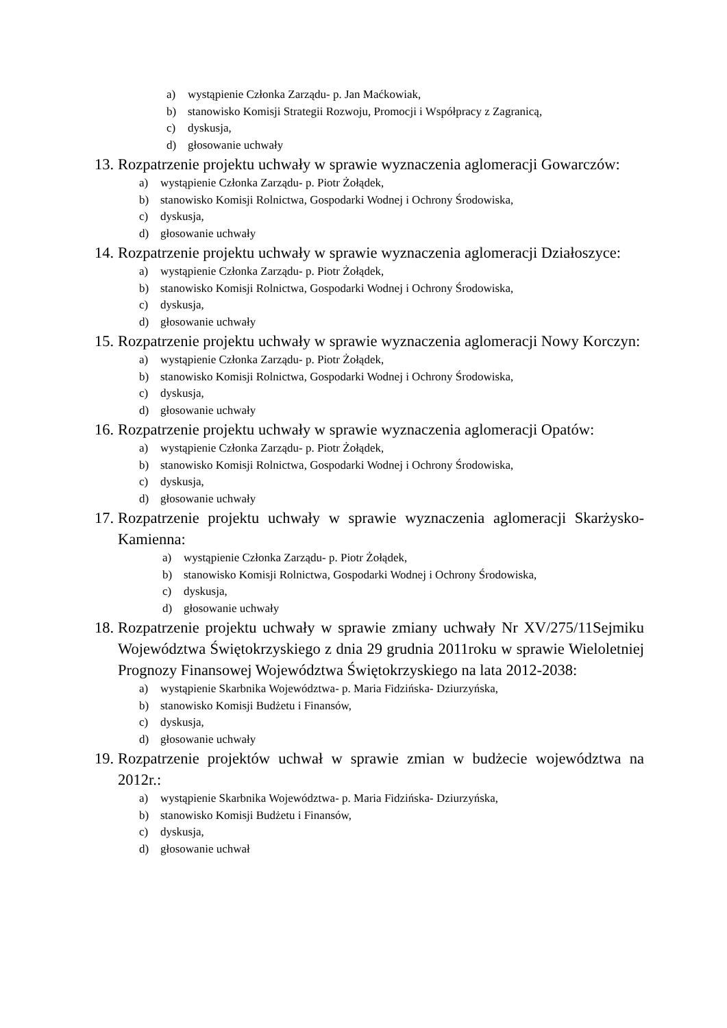a) wystąpienie Członka Zarządu- p. Jan Maćkowiak,
b) stanowisko Komisji Strategii Rozwoju, Promocji i Współpracy z Zagranicą,
c) dyskusja,
d) głosowanie uchwały
13. Rozpatrzenie projektu uchwały w sprawie wyznaczenia aglomeracji Gowarczów:
a) wystąpienie Członka Zarządu- p. Piotr Żołądek,
b) stanowisko Komisji Rolnictwa, Gospodarki Wodnej i Ochrony Środowiska,
c) dyskusja,
d) głosowanie uchwały
14. Rozpatrzenie projektu uchwały w sprawie wyznaczenia aglomeracji Działoszyce:
a) wystąpienie Członka Zarządu- p. Piotr Żołądek,
b) stanowisko Komisji Rolnictwa, Gospodarki Wodnej i Ochrony Środowiska,
c) dyskusja,
d) głosowanie uchwały
15. Rozpatrzenie projektu uchwały w sprawie wyznaczenia aglomeracji Nowy Korczyn:
a) wystąpienie Członka Zarządu- p. Piotr Żołądek,
b) stanowisko Komisji Rolnictwa, Gospodarki Wodnej i Ochrony Środowiska,
c) dyskusja,
d) głosowanie uchwały
16. Rozpatrzenie projektu uchwały w sprawie wyznaczenia aglomeracji Opatów:
a) wystąpienie Członka Zarządu- p. Piotr Żołądek,
b) stanowisko Komisji Rolnictwa, Gospodarki Wodnej i Ochrony Środowiska,
c) dyskusja,
d) głosowanie uchwały
17. Rozpatrzenie projektu uchwały w sprawie wyznaczenia aglomeracji Skarżysko- Kamienna:
a) wystąpienie Członka Zarządu- p. Piotr Żołądek,
b) stanowisko Komisji Rolnictwa, Gospodarki Wodnej i Ochrony Środowiska,
c) dyskusja,
d) głosowanie uchwały
18. Rozpatrzenie projektu uchwały w sprawie zmiany uchwały Nr XV/275/11Sejmiku Województwa Świętokrzyskiego z dnia 29 grudnia 2011roku w sprawie Wieloletniej Prognozy Finansowej Województwa Świętokrzyskiego na lata 2012-2038:
a) wystąpienie Skarbnika Województwa- p. Maria Fidzińska- Dziurzyńska,
b) stanowisko Komisji Budżetu i Finansów,
c) dyskusja,
d) głosowanie uchwały
19. Rozpatrzenie projektów uchwał w sprawie zmian w budżecie województwa na 2012r.:
a) wystąpienie Skarbnika Województwa- p. Maria Fidzińska- Dziurzyńska,
b) stanowisko Komisji Budżetu i Finansów,
c) dyskusja,
d) głosowanie uchwał